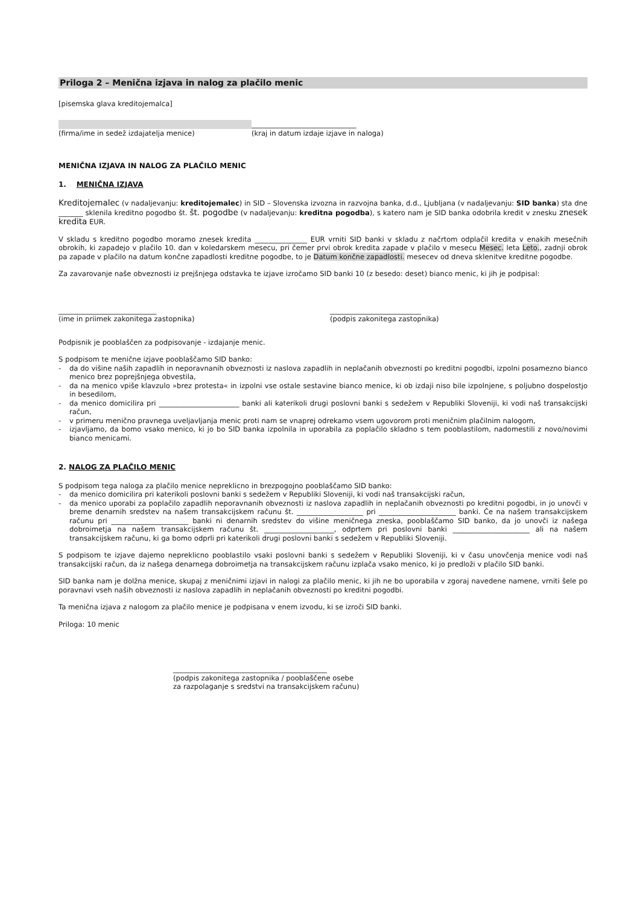Priloga 2 – Menična izjava in nalog za plačilo menic
[pisemska glava kreditojemalca]
(firma/ime in sedež izdajatelja menice) ______________________________
(kraj in datum izdaje izjave in naloga)
MENIČNA IZJAVA IN NALOG ZA PLAČILO MENIC
1. MENIČNA IZJAVA
Kreditojemalec (v nadaljevanju: kreditojemalec) in SID – Slovenska izvozna in razvojna banka, d.d., Ljubljana (v nadaljevanju: SID banka) sta dne _______ sklenila kreditno pogodbo št. št. pogodbe (v nadaljevanju: kreditna pogodba), s katero nam je SID banka odobrila kredit v znesku znesek kredita EUR.
V skladu s kreditno pogodbo moramo znesek kredita _______________ EUR vrniti SID banki v skladu z načrtom odplačil kredita v enakih mesečnih obrokih, ki zapadejo v plačilo 10. dan v koledarskem mesecu, pri čemer prvi obrok kredita zapade v plačilo v mesecu Mesec. leta Leto., zadnji obrok pa zapade v plačilo na datum končne zapadlosti kreditne pogodbe, to je Datum končne zapadlosti. mesecev od dneva sklenitve kreditne pogodbe.
Za zavarovanje naše obveznosti iz prejšnjega odstavka te izjave izročamo SID banki 10 (z besedo: deset) bianco menic, ki jih je podpisal:
____________________________
(ime in priimek zakonitega zastopnika)
__________________________
(podpis zakonitega zastopnika)
Podpisnik je pooblaščen za podpisovanje - izdajanje menic.
S podpisom te menične izjave pooblaščamo SID banko:
- da do višine naših zapadlih in neporavnanih obveznosti iz naslova zapadlih in neplačanih obveznosti po kreditni pogodbi, izpolni posamezno bianco menico brez poprejšnjega obvestila,
- da na menico vpiše klavzulo »brez protesta« in izpolni vse ostale sestavine bianco menice, ki ob izdaji niso bile izpolnjene, s poljubno dospelostjo in besedilom,
- da menico domicilira pri _______________________ banki ali katerikoli drugi poslovni banki s sedežem v Republiki Sloveniji, ki vodi naš transakcijski račun,
- v primeru menično pravnega uveljavljanja menic proti nam se vnaprej odrekamo vsem ugovorom proti meničnim plačilnim nalogom,
- izjavljamo, da bomo vsako menico, ki jo bo SID banka izpolnila in uporabila za poplačilo skladno s tem pooblastilom, nadomestili z novo/novimi bianco menicami.
2. NALOG ZA PLAČILO MENIC
S podpisom tega naloga za plačilo menice nepreklicno in brezpogojno pooblaščamo SID banko:
- da menico domicilira pri katerikoli poslovni banki s sedežem v Republiki Sloveniji, ki vodi naš transakcijski račun,
- da menico uporabi za poplačilo zapadlih neporavnanih obveznosti iz naslova zapadlih in neplačanih obveznosti po kreditni pogodbi, in jo unovči v breme denarnih sredstev na našem transakcijskem računu št. ___________________ pri ______________________ banki. Če na našem transakcijskem računu pri ______________________ banki ni denarnih sredstev do višine meničnega zneska, pooblaščamo SID banko, da jo unovči iz našega dobroimetja na našem transakcijskem računu št. ____________________, odprtem pri poslovni banki ______________________ ali na našem transakcijskem računu, ki ga bomo odprli pri katerikoli drugi poslovni banki s sedežem v Republiki Sloveniji.
S podpisom te izjave dajemo nepreklicno pooblastilo vsaki poslovni banki s sedežem v Republiki Sloveniji, ki v času unovčenja menice vodi naš transakcijski račun, da iz našega denarnega dobroimetja na transakcijskem računu izplača vsako menico, ki jo predloži v plačilo SID banki.
SID banka nam je dolžna menice, skupaj z meničnimi izjavi in nalogi za plačilo menic, ki jih ne bo uporabila v zgoraj navedene namene, vrniti šele po poravnavi vseh naših obveznosti iz naslova zapadlih in neplačanih obveznosti po kreditni pogodbi.
Ta menična izjava z nalogom za plačilo menice je podpisana v enem izvodu, ki se izroči SID banki.
Priloga: 10 menic
____________________________________________
(podpis zakonitega zastopnika / pooblaščene osebe
za razpolaganje s sredstvi na transakcijskem računu)